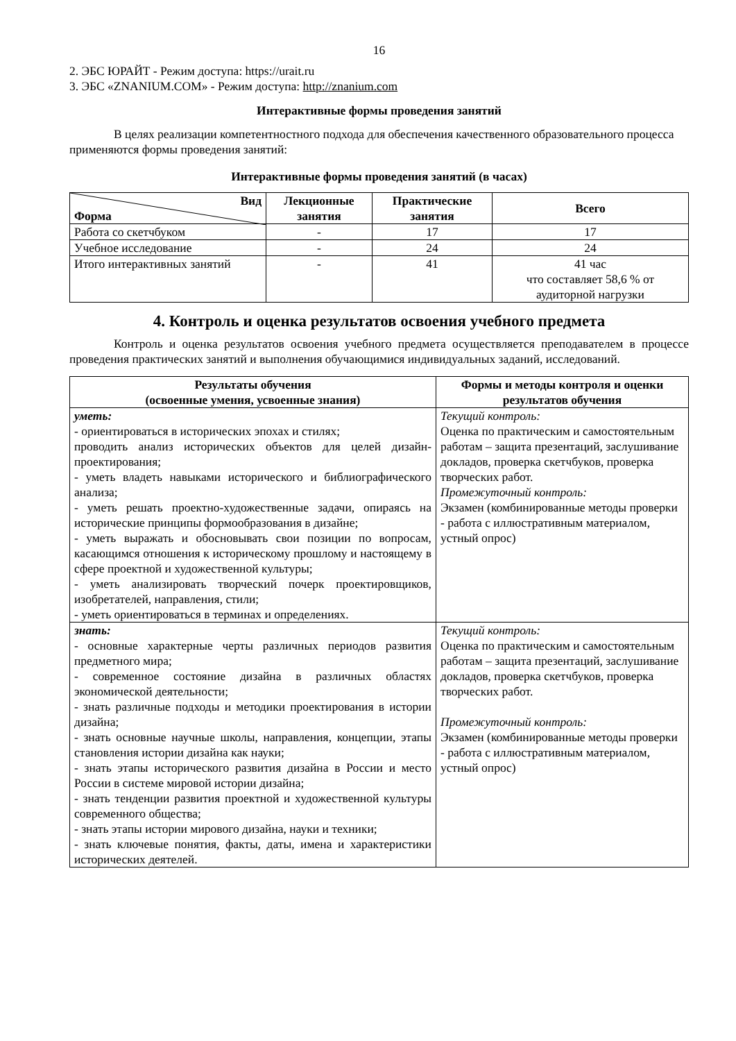16
2. ЭБС ЮРАЙТ - Режим доступа: https://urait.ru
3. ЭБС «ZNANIUM.COM» - Режим доступа: http://znanium.com
Интерактивные формы проведения занятий
В целях реализации компетентностного подхода для обеспечения качественного образовательного процесса применяются формы проведения занятий:
Интерактивные формы проведения занятий (в часах)
| Вид Форма | Лекционные занятия | Практические занятия | Всего |
| --- | --- | --- | --- |
| Работа со скетчбуком | - | 17 | 17 |
| Учебное исследование | - | 24 | 24 |
| Итого интерактивных занятий | - | 41 | 41 час что составляет 58,6 % от аудиторной нагрузки |
4. Контроль и оценка результатов освоения учебного предмета
Контроль и оценка результатов освоения учебного предмета осуществляется преподавателем в процессе проведения практических занятий и выполнения обучающимися индивидуальных заданий, исследований.
| Результаты обучения (освоенные умения, усвоенные знания) | Формы и методы контроля и оценки результатов обучения |
| --- | --- |
| уметь: - ориентироваться в исторических эпохах и стилях; проводить анализ исторических объектов для целей дизайн-проектирования; - уметь владеть навыками исторического и библиографического анализа; - уметь решать проектно-художественные задачи, опираясь на исторические принципы формообразования в дизайне; - уметь выражать и обосновывать свои позиции по вопросам, касающимся отношения к историческому прошлому и настоящему в сфере проектной и художественной культуры; - уметь анализировать творческий почерк проектировщиков, изобретателей, направления, стили; - уметь ориентироваться в терминах и определениях. | Текущий контроль: Оценка по практическим и самостоятельным работам – защита презентаций, заслушивание докладов, проверка скетчбуков, проверка творческих работ. Промежуточный контроль: Экзамен (комбинированные методы проверки - работа с иллюстративным материалом, устный опрос) |
| знать: - основные характерные черты различных периодов развития предметного мира; - современное состояние дизайна в различных областях экономической деятельности; - знать различные подходы и методики проектирования в истории дизайна; - знать основные научные школы, направления, концепции, этапы становления истории дизайна как науки; - знать этапы исторического развития дизайна в России и место России в системе мировой истории дизайна; - знать тенденции развития проектной и художественной культуры современного общества; - знать этапы истории мирового дизайна, науки и техники; - знать ключевые понятия, факты, даты, имена и характеристики исторических деятелей. | Текущий контроль: Оценка по практическим и самостоятельным работам – защита презентаций, заслушивание докладов, проверка скетчбуков, проверка творческих работ. Промежуточный контроль: Экзамен (комбинированные методы проверки - работа с иллюстративным материалом, устный опрос) |